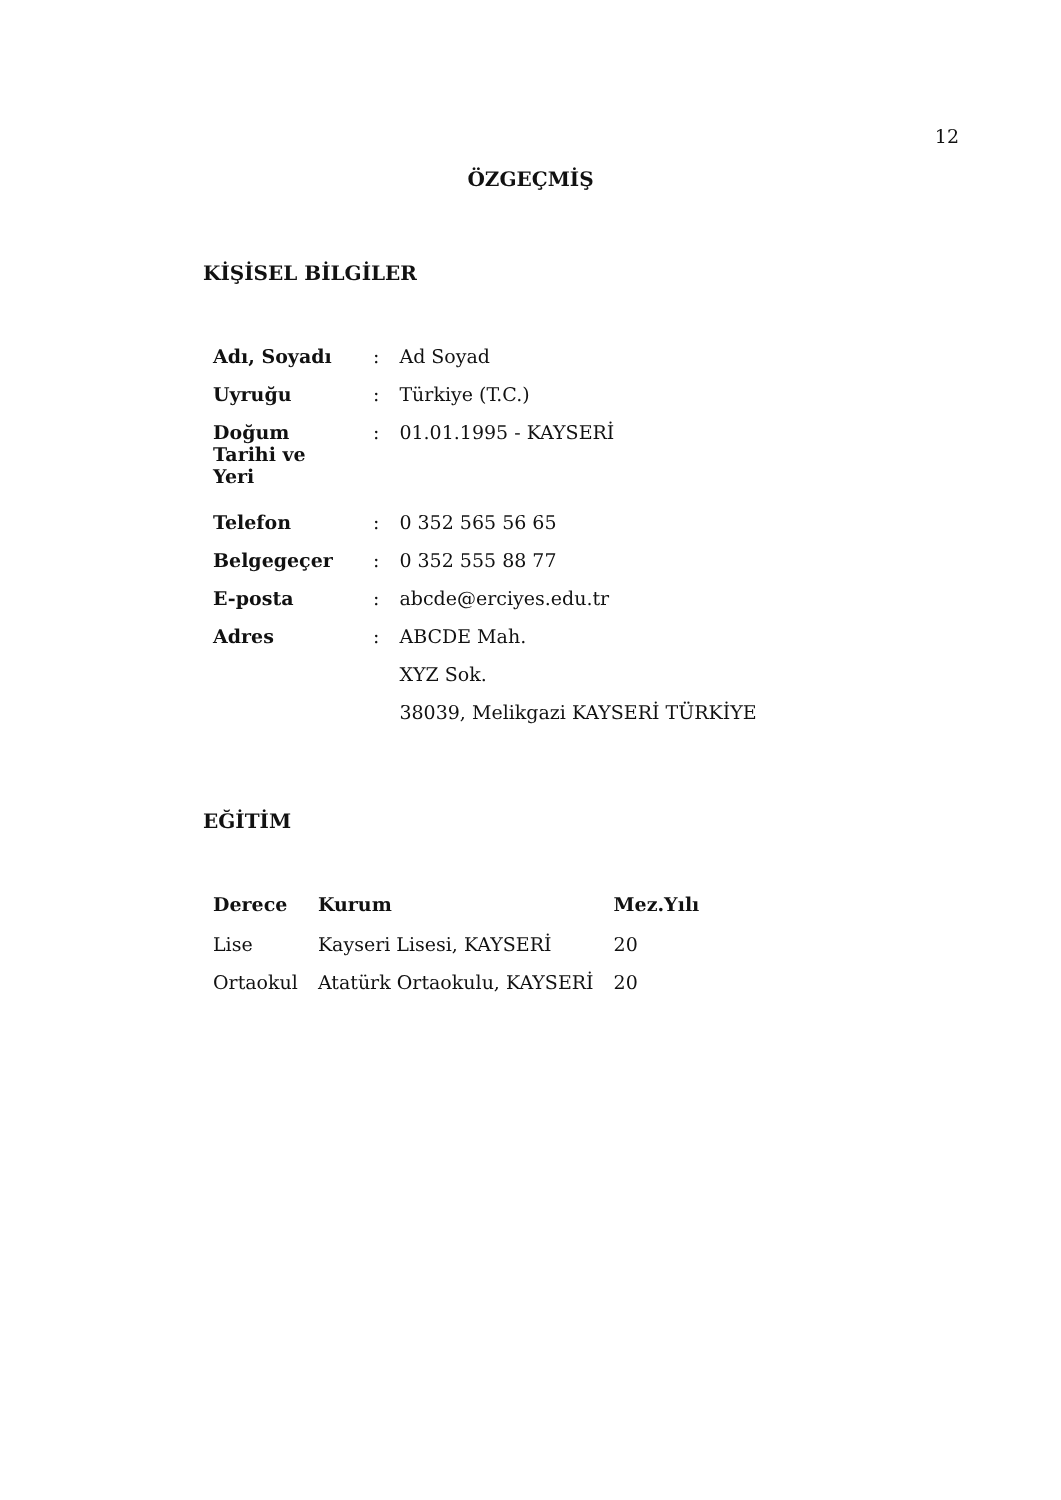12
ÖZGEÇMİŞ
KİŞİSEL BİLGİLER
| Adı, Soyadı | : | Ad Soyad |
| Uyruğu | : | Türkiye (T.C.) |
| Doğum Tarihi ve Yeri | : | 01.01.1995 - KAYSERİ |
| Telefon | : | 0 352 565 56 65 |
| Belgegeçer | : | 0 352 555 88 77 |
| E-posta | : | abcde@erciyes.edu.tr |
| Adres | : | ABCDE Mah. |
| | | XYZ Sok. |
| | | 38039, Melikgazi KAYSERİ TÜRKİYE |
EĞİTİM
| Derece | Kurum | Mez.Yılı |
| --- | --- | --- |
| Lise | Kayseri Lisesi, KAYSERİ | 20 |
| Ortaokul | Atatürk Ortaokulu, KAYSERİ | 20 |